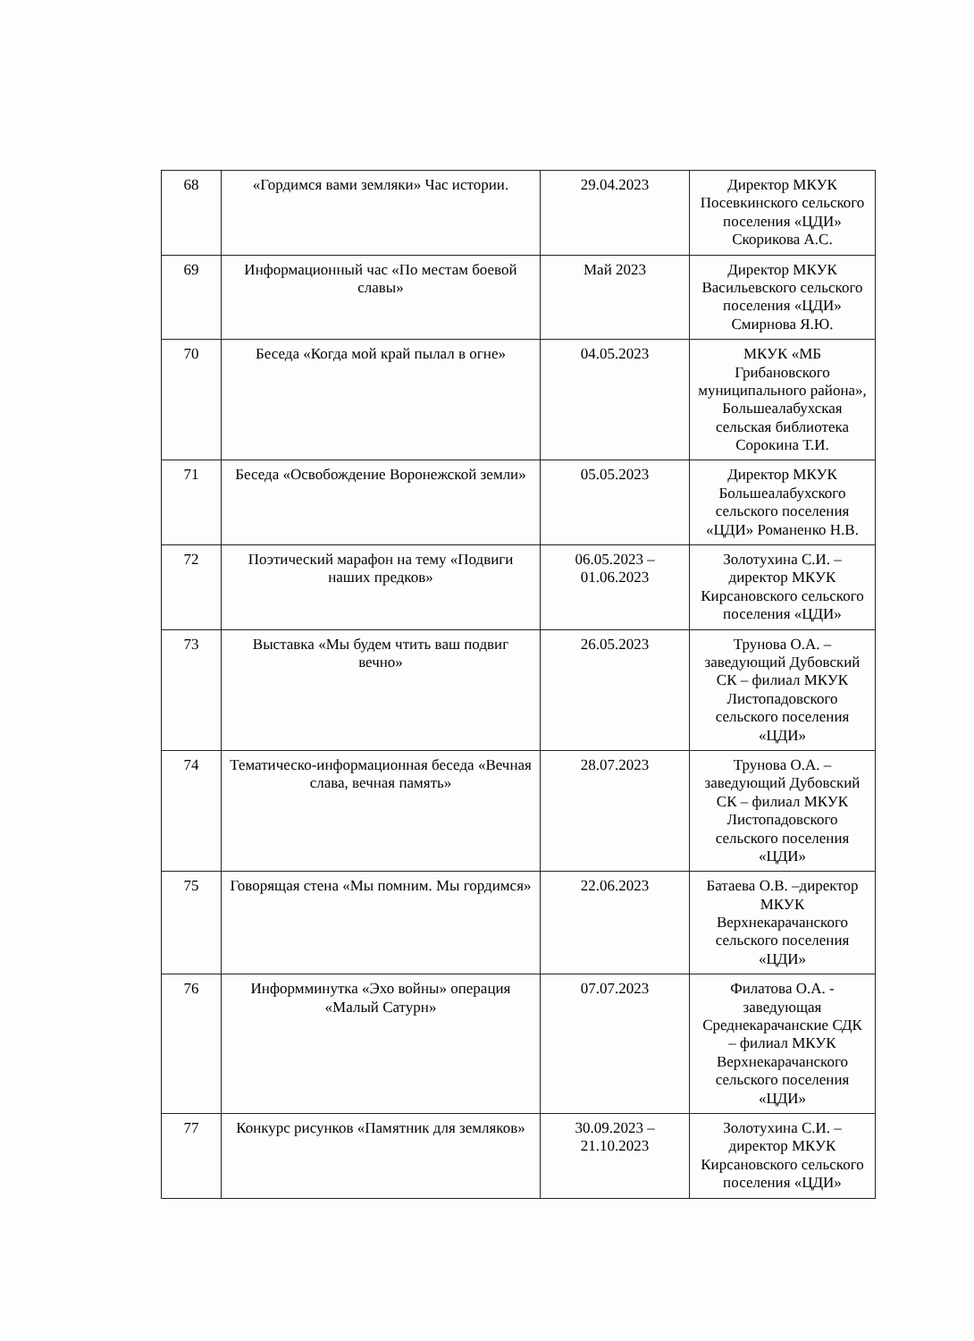| 68 | «Гордимся вами земляки» Час истории. | 29.04.2023 | Директор МКУК Посевкинского сельского поселения «ЦДИ» Скорикова А.С. |
| 69 | Информационный час «По местам боевой славы» | Май 2023 | Директор МКУК Васильевского сельского поселения «ЦДИ» Смирнова Я.Ю. |
| 70 | Беседа «Когда мой край пылал в огне» | 04.05.2023 | МКУК «МБ Грибановского муниципального района», Большеалабухская сельская библиотека Сорокина Т.И. |
| 71 | Беседа «Освобождение Воронежской земли» | 05.05.2023 | Директор МКУК Большеалабухского сельского поселения «ЦДИ» Романенко Н.В. |
| 72 | Поэтический марафон на тему «Подвиги наших предков» | 06.05.2023 – 01.06.2023 | Золотухина С.И. – директор МКУК Кирсановского сельского поселения «ЦДИ» |
| 73 | Выставка «Мы будем чтить ваш подвиг вечно» | 26.05.2023 | Трунова О.А. – заведующий Дубовский СК – филиал МКУК Листопадовского сельского поселения «ЦДИ» |
| 74 | Тематическо-информационная беседа «Вечная слава, вечная память» | 28.07.2023 | Трунова О.А. – заведующий Дубовский СК – филиал МКУК Листопадовского сельского поселения «ЦДИ» |
| 75 | Говорящая стена «Мы помним. Мы гордимся» | 22.06.2023 | Батаева О.В. –директор МКУК Верхнекарачанского сельского поселения «ЦДИ» |
| 76 | Информминутка «Эхо войны» операция «Малый Сатурн» | 07.07.2023 | Филатова О.А. - заведующая Среднекарачанские СДК – филиал МКУК Верхнекарачанского сельского поселения «ЦДИ» |
| 77 | Конкурс рисунков «Памятник для земляков» | 30.09.2023 – 21.10.2023 | Золотухина С.И. – директор МКУК Кирсановского сельского поселения «ЦДИ» |